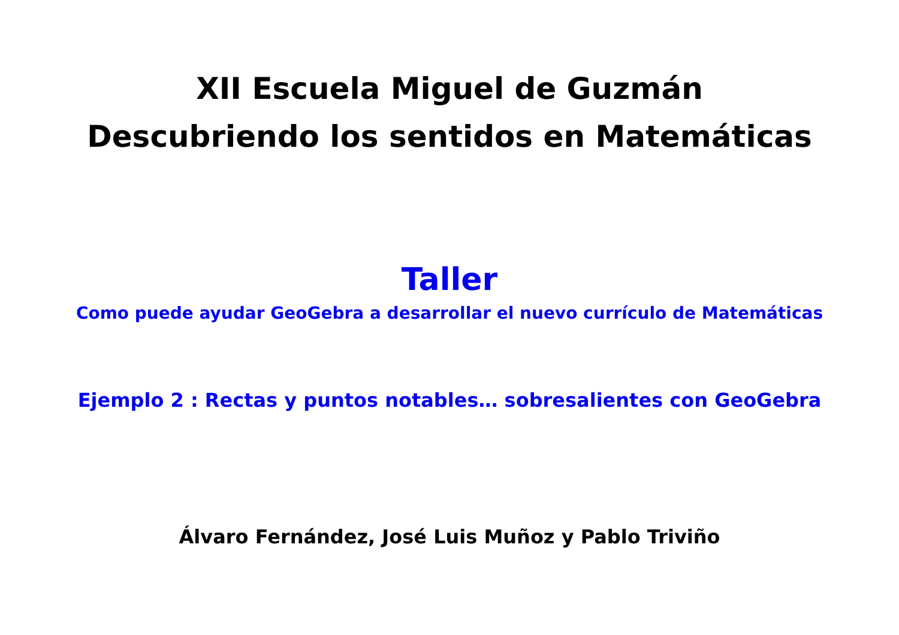XII Escuela Miguel de Guzmán
Descubriendo los sentidos en Matemáticas
Taller
Como puede ayudar GeoGebra a desarrollar el nuevo currículo de Matemáticas
Ejemplo 2 : Rectas y puntos notables… sobresalientes con GeoGebra
Álvaro Fernández, José Luis Muñoz y Pablo Triviño